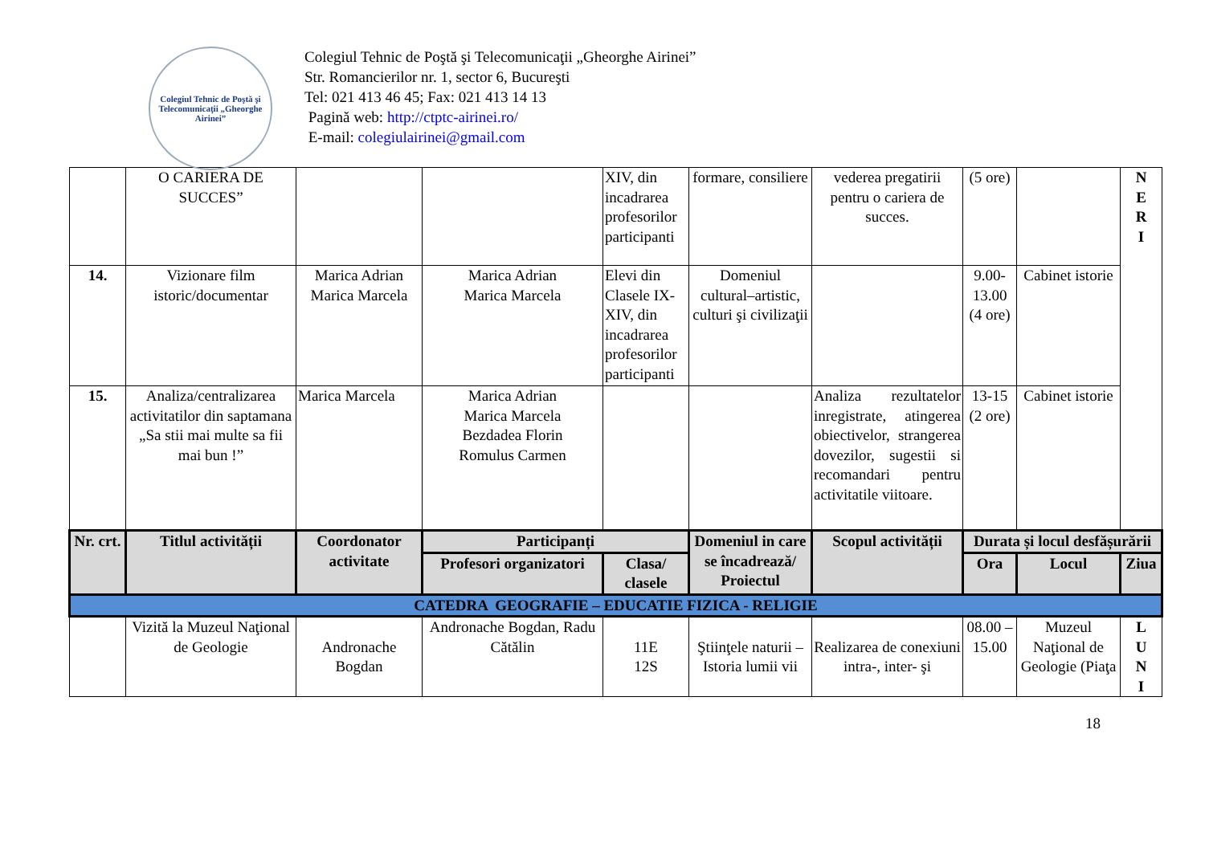Colegiul Tehnic de Poştă şi Telecomunicaţii „Gheorghe Airinei”
Colegiul Tehnic de Poştă şi Telecomunicaţii „Gheorghe Airinei”
Str. Romancierilor nr. 1, sector 6, Bucureşti
Tel: 021 413 46 45; Fax: 021 413 14 13
Pagină web: http://ctptc-airinei.ro/
E-mail: colegiulairinei@gmail.com
| | O CARIERA DE SUCCES” | | | XIV, din incadrarea profesorilor participanti | formare, consiliere | vederea pregatirii pentru o cariera de succes. | (5 ore) | | N E R I |
| 14. | Vizionare film istoric/documentar | Marica Adrian Marica Marcela | Marica Adrian Marica Marcela | Elevi din Clasele IX-XIV, din incadrarea profesorilor participanti | Domeniul cultural–artistic, culturi şi civilizaţii | | 9.00-13.00 (4 ore) | Cabinet istorie | |
| 15. | Analiza/centralizarea activitatilor din saptamana „Sa stii mai multe sa fii mai bun !” | Marica Marcela | Marica Adrian Marica Marcela Bezdadea Florin Romulus Carmen | | | Analiza rezultatelor inregistrate, atingerea obiectivelor, strangerea dovezilor, sugestii si recomandari pentru activitatile viitoare. | 13-15 (2 ore) | Cabinet istorie | |
| Nr. crt. | Titlul activității | Coordonator activitate | Participanți | | Domeniul in care se încadrează/ Proiectul | Scopul activității | Durata și locul desfășurării | | |
| | | | Profesori organizatori | Clasa/ clasele | | | Ora | Locul | Ziua |
| CATEDRA GEOGRAFIE – EDUCATIE FIZICA - RELIGIE | | | | | | | | | |
| | Vizită la Muzeul Naţional de Geologie | Andronache Bogdan | Andronache Bogdan, Radu Cătălin | 11E 12S | Ştiinţele naturii – Istoria lumii vii | Realizarea de conexiuni intra-, inter- şi | 08.00 – 15.00 | Muzeul Naţional de Geologie (Piaţa | L U N I |
18